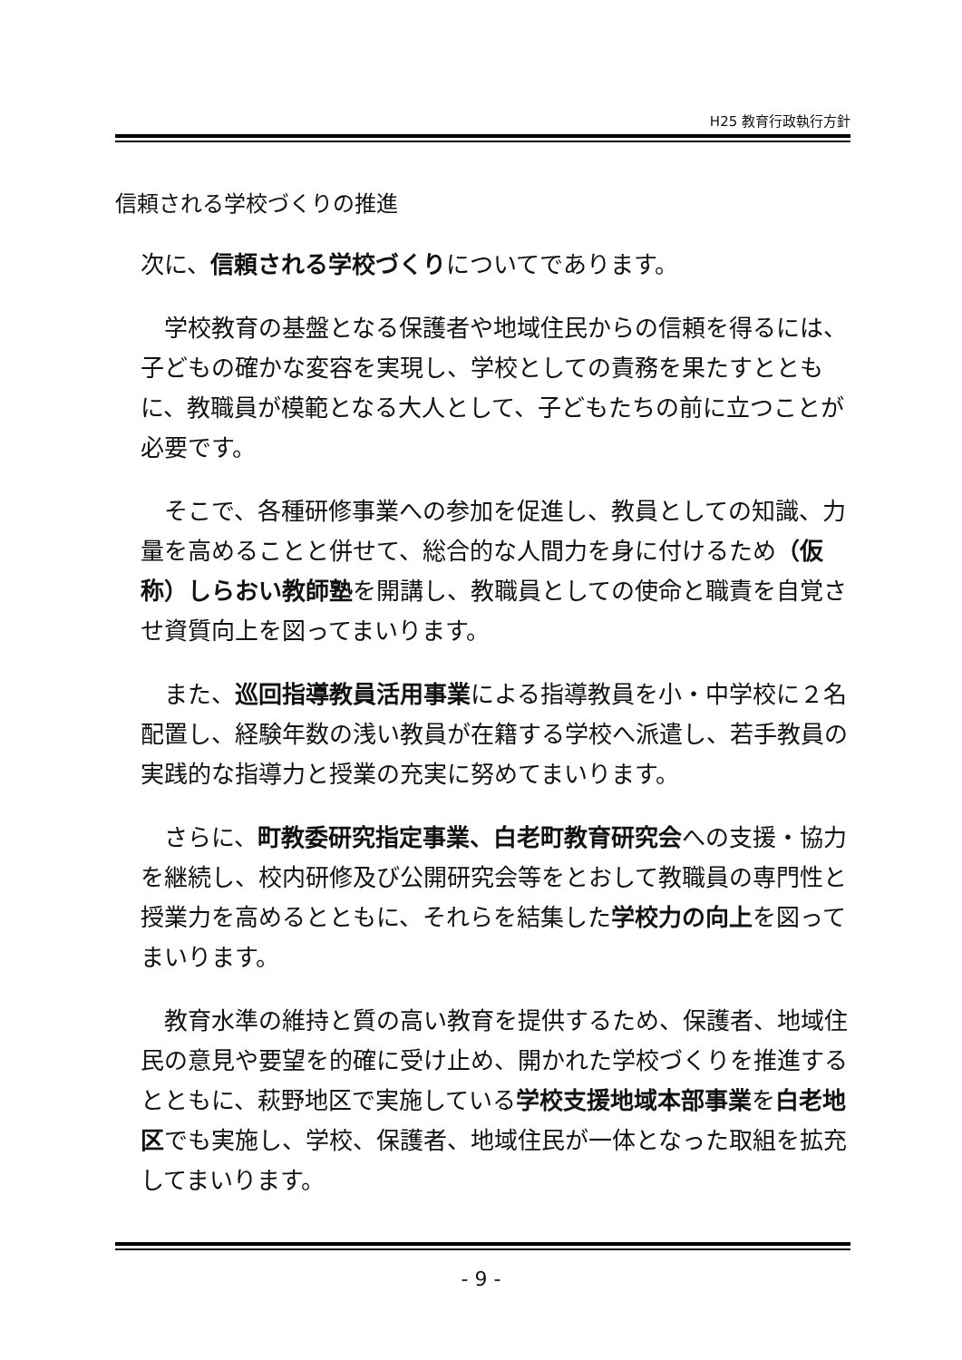H25 教育行政執行方針
信頼される学校づくりの推進
次に、信頼される学校づくりについてであります。
　学校教育の基盤となる保護者や地域住民からの信頼を得るには、子どもの確かな変容を実現し、学校としての責務を果たすとともに、教職員が模範となる大人として、子どもたちの前に立つことが必要です。
　そこで、各種研修事業への参加を促進し、教員としての知識、力量を高めることと併せて、総合的な人間力を身に付けるため（仮称）しらおい教師塾を開講し、教職員としての使命と職責を自覚させ資質向上を図ってまいります。
　また、巡回指導教員活用事業による指導教員を小・中学校に２名配置し、経験年数の浅い教員が在籍する学校へ派遣し、若手教員の実践的な指導力と授業の充実に努めてまいります。
　さらに、町教委研究指定事業、白老町教育研究会への支援・協力を継続し、校内研修及び公開研究会等をとおして教職員の専門性と授業力を高めるとともに、それらを結集した学校力の向上を図ってまいります。
　教育水準の維持と質の高い教育を提供するため、保護者、地域住民の意見や要望を的確に受け止め、開かれた学校づくりを推進するとともに、萩野地区で実施している学校支援地域本部事業を白老地区でも実施し、学校、保護者、地域住民が一体となった取組を拡充してまいります。
- 9 -